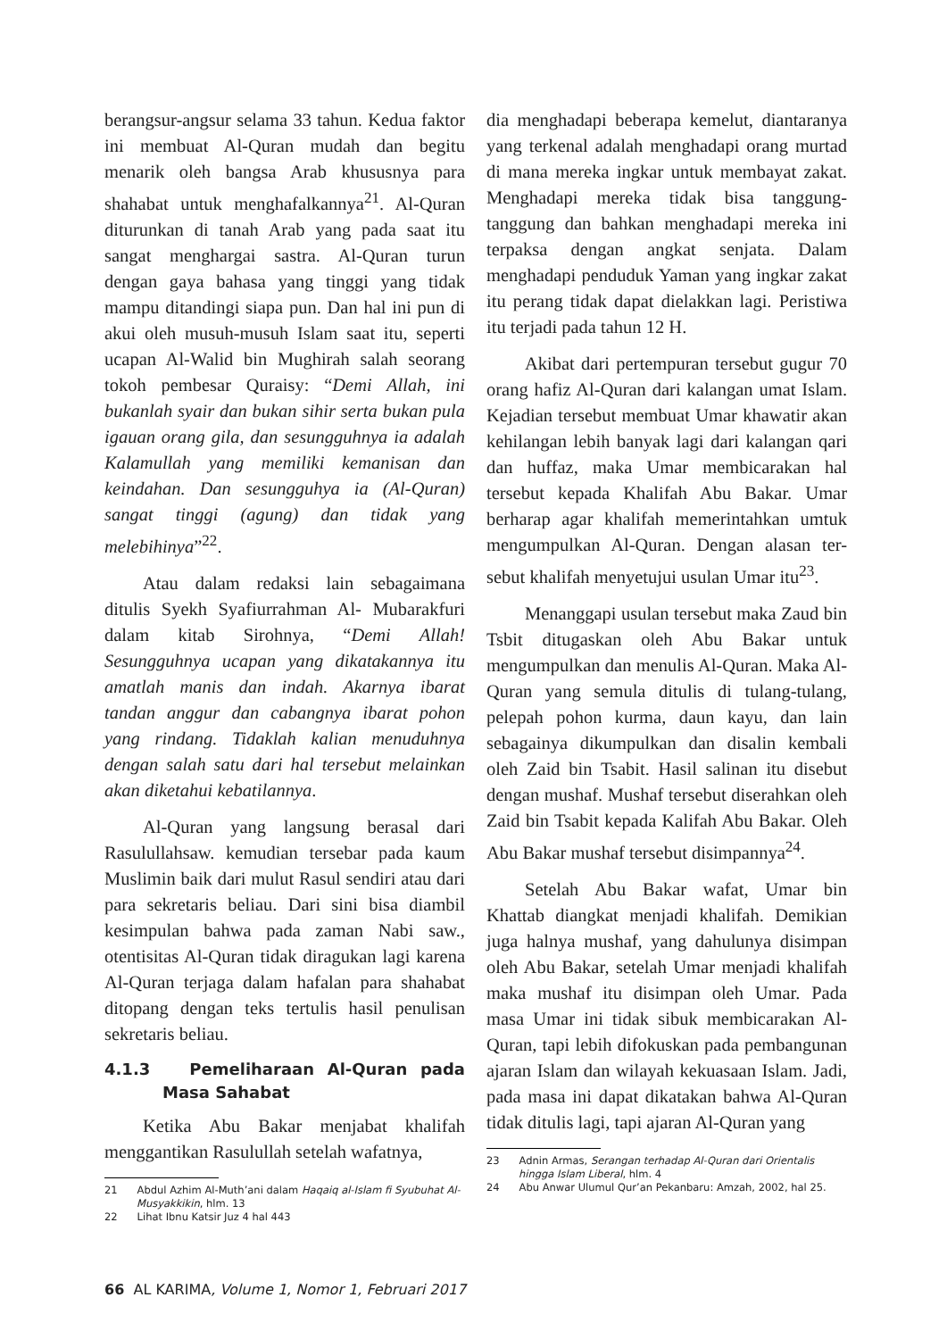berangsur-angsur selama 33 tahun. Kedua faktor ini membuat Al-Quran mudah dan begitu menarik oleh bangsa Arab khususnya para shahabat untuk menghafalkannya<sup>21</sup>. Al-Quran diturunkan di tanah Arab yang pada saat itu sangat menghargai sastra. Al-Quran turun dengan gaya bahasa yang tinggi yang tidak mampu ditandingi siapa pun. Dan hal ini pun di akui oleh musuh-musuh Islam saat itu, seperti ucapan Al-Walid bin Mughirah salah seorang tokoh pembesar Quraisy: “Demi Allah, ini bukanlah syair dan bukan sihir serta bukan pula igauan orang gila, dan sesungguhnya ia adalah Kalamullah yang memiliki kemanisan dan keindahan. Dan sesungguhya ia (Al-Quran) sangat tinggi (agung) dan tidak yang melebihinya”<sup>22</sup>.
Atau dalam redaksi lain sebagaimana ditulis Syekh Syafiurrahman Al- Mubarakfuri dalam kitab Sirohnya, “Demi Allah! Sesungguhnya ucapan yang dikatakannya itu amatlah manis dan indah. Akarnya ibarat tandan anggur dan cabangnya ibarat pohon yang rindang. Tidaklah kalian menuduhnya dengan salah satu dari hal tersebut melainkan akan diketahui kebatilannya.
Al-Quran yang langsung berasal dari Rasulullahsaw. kemudian tersebar pada kaum Muslimin baik dari mulut Rasul sendiri atau dari para sekretaris beliau. Dari sini bisa diambil kesimpulan bahwa pada zaman Nabi saw., otentisitas Al-Quran tidak diragukan lagi karena Al-Quran terjaga dalam hafalan para shahabat ditopang dengan teks tertulis hasil penulisan sekretaris beliau.
4.1.3 Pemeliharaan Al-Quran pada Masa Sahabat
Ketika Abu Bakar menjabat khalifah menggantikan Rasulullah setelah wafatnya,
21 Abdul Azhim Al-Muth’ani dalam Haqaiq al-Islam fi Syubuhat Al-Musyakkikin, hlm. 13
22 Lihat Ibnu Katsir Juz 4 hal 443
dia menghadapi beberapa kemelut, diantaranya yang terkenal adalah menghadapi orang murtad di mana mereka ingkar untuk membayat zakat. Menghadapi mereka tidak bisa tanggung-tanggung dan bahkan menghadapi mereka ini terpaksa dengan angkat senjata. Dalam menghadapi penduduk Yaman yang ingkar zakat itu perang tidak dapat dielakkan lagi. Peristiwa itu terjadi pada tahun 12 H.
Akibat dari pertempuran tersebut gugur 70 orang hafiz Al-Quran dari kalangan umat Islam. Kejadian tersebut membuat Umar khawatir akan kehilangan lebih banyak lagi dari kalangan qari dan huffaz, maka Umar membicarakan hal tersebut kepada Khalifah Abu Bakar. Umar berharap agar khalifah memerintahkan umtuk mengumpulkan Al-Quran. Dengan alasan ter-sebut khalifah menyetujui usulan Umar itu<sup>23</sup>.
Menanggapi usulan tersebut maka Zaud bin Tsbit ditugaskan oleh Abu Bakar untuk mengumpulkan dan menulis Al-Quran. Maka Al-Quran yang semula ditulis di tulang-tulang, pelepah pohon kurma, daun kayu, dan lain sebagainya dikumpulkan dan disalin kembali oleh Zaid bin Tsabit. Hasil salinan itu disebut dengan mushaf. Mushaf tersebut diserahkan oleh Zaid bin Tsabit kepada Kalifah Abu Bakar. Oleh Abu Bakar mushaf tersebut disimpannya<sup>24</sup>.
Setelah Abu Bakar wafat, Umar bin Khattab diangkat menjadi khalifah. Demikian juga halnya mushaf, yang dahulunya disimpan oleh Abu Bakar, setelah Umar menjadi khalifah maka mushaf itu disimpan oleh Umar. Pada masa Umar ini tidak sibuk membicarakan Al-Quran, tapi lebih difokuskan pada pembangunan ajaran Islam dan wilayah kekuasaan Islam. Jadi, pada masa ini dapat dikatakan bahwa Al-Quran tidak ditulis lagi, tapi ajaran Al-Quran yang
23 Adnin Armas, Serangan terhadap Al-Quran dari Orientalis hingga Islam Liberal, hlm. 4
24 Abu Anwar Ulumul Qur’an Pekanbaru: Amzah, 2002, hal 25.
66 AL KARIMA, Volume 1, Nomor 1, Februari 2017